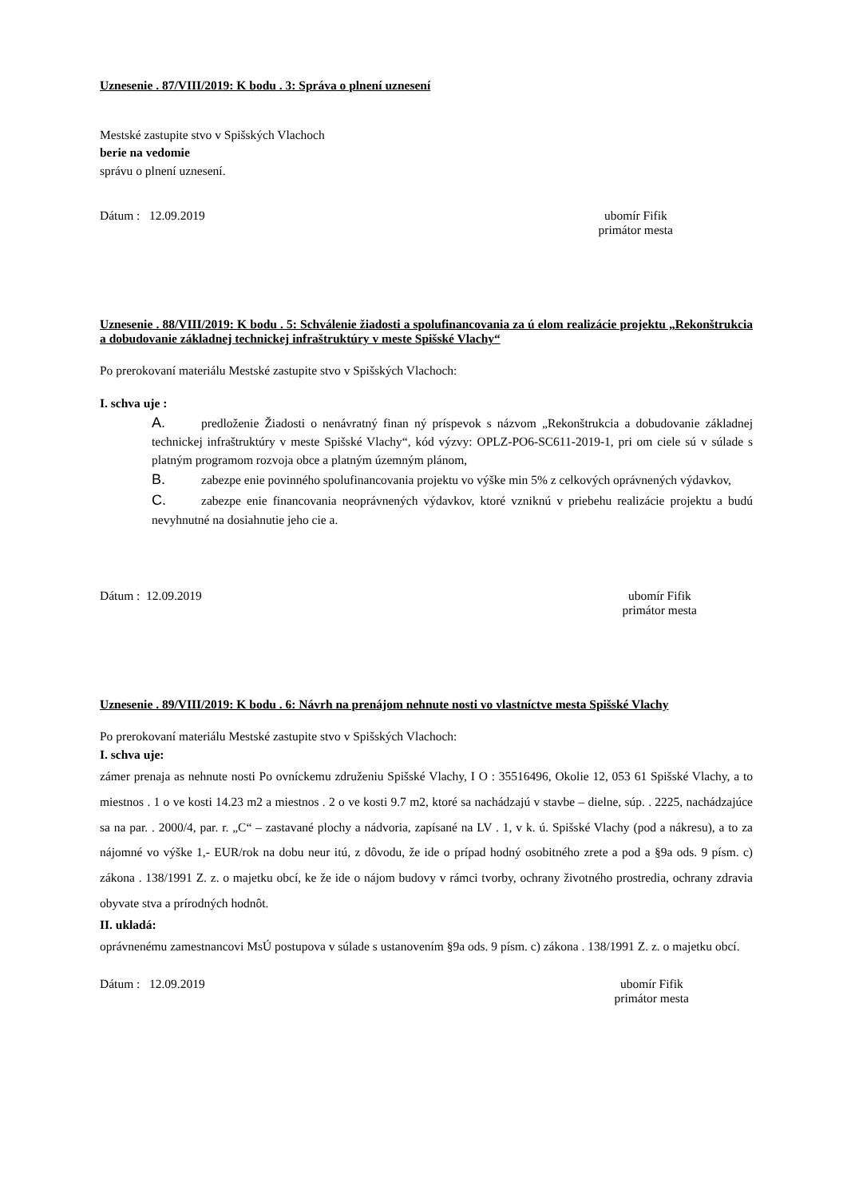Uznesenie . 87/VIII/2019: K bodu . 3: Správa o plnení uznesení
Mestské zastupite stvo v Spišských Vlachoch
berie na vedomie
správu o plnení uznesení.
Dátum : 12.09.2019 ubomír Fifik
primátor mesta
Uznesenie . 88/VIII/2019: K bodu . 5: Schválenie žiadosti a spolufinancovania za ú elom realizácie projektu „Rekonštrukcia a dobudovanie základnej technickej infraštruktúry v meste Spišské Vlachy“
Po prerokovaní materiálu Mestské zastupite stvo v Spišských Vlachoch:
I. schva uje :
A. predloženie Žiadosti o nenávratný finan ný príspevok s názvom „Rekonštrukcia a dobudovanie základnej technickej infraštruktúry v meste Spišské Vlachy“, kód výzvy: OPLZ-PO6-SC611-2019-1, pri om ciele sú v súlade s platným programom rozvoja obce a platným územným plánom,
B. zabezpe enie povinného spolufinancovania projektu vo výške min 5% z celkových oprávnených výdavkov,
C. zabezpe enie financovania neoprávnených výdavkov, ktoré vzniknú v priebehu realizácie projektu a budú nevyhnutné na dosiahnutie jeho cie a.
Dátum : 12.09.2019 ubomír Fifik
primátor mesta
Uznesenie . 89/VIII/2019: K bodu . 6: Návrh na prenájom nehnute nosti vo vlastníctve mesta Spišské Vlachy
Po prerokovaní materiálu Mestské zastupite stvo v Spišských Vlachoch:
I. schva uje:
zámer prenaja as nehnute nosti Po ovníckemu združeniu Spišské Vlachy, I O : 35516496, Okolie 12, 053 61 Spišské Vlachy, a to miestnos . 1 o ve kosti 14.23 m2 a miestnos . 2 o ve kosti 9.7 m2, ktoré sa nachádzajú v stavbe – dielne, súp. . 2225, nachádzajúce sa na par. . 2000/4, par. r. „C“ – zastavané plochy a nádvoria, zapísané na LV . 1, v k. ú. Spišské Vlachy (pod a nákresu), a to za nájomné vo výške 1,- EUR/rok na dobu neur itú, z dôvodu, že ide o prípad hodný osobitného zrete a pod a §9a ods. 9 písm. c) zákona . 138/1991 Z. z. o majetku obcí, ke že ide o nájom budovy v rámci tvorby, ochrany životného prostredia, ochrany zdravia obyvate stva a prírodných hodnôt.
II. ukladá:
oprávnenému zamestnancovi MsÚ postupova v súlade s ustanovením §9a ods. 9 písm. c) zákona . 138/1991 Z. z. o majetku obcí.
Dátum : 12.09.2019 ubomír Fifik
primátor mesta